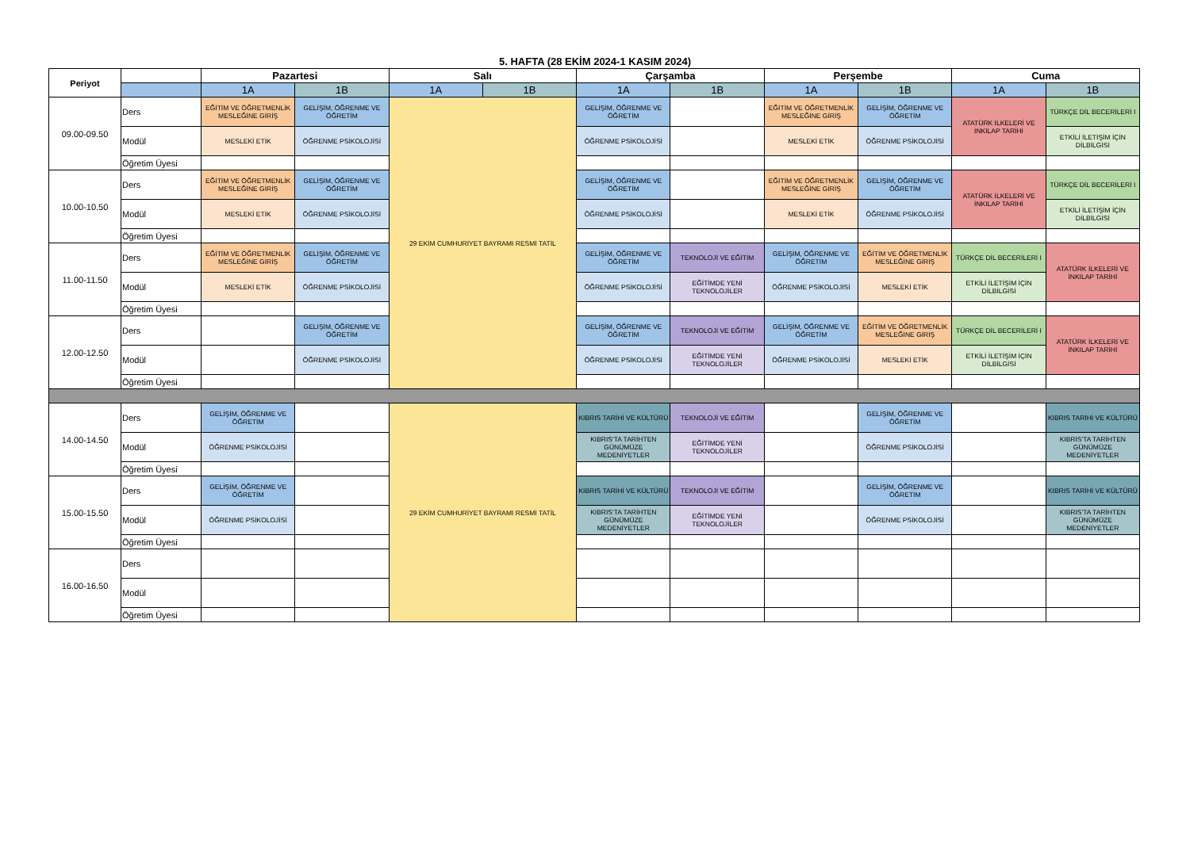5. HAFTA (28 EKİM 2024-1 KASIM 2024)
| Periyot | | Pazartesi | | Salı | | Çarşamba | | Perşembe | | Cuma | |
| --- | --- | --- | --- | --- | --- | --- | --- | --- | --- | --- | --- |
| | | 1A | 1B | 1A | 1B | 1A | 1B | 1A | 1B | 1A | 1B |
| 09.00-09.50 | Ders | EĞİTİM VE ÖĞRETMENLİK MESLEĞİNE GİRİŞ | GELİŞİM, ÖĞRENME VE ÖĞRETİM | 29 EKİM CUMHURİYET BAYRAMI RESMİ TATİL | | GELİŞİM, ÖĞRENME VE ÖĞRETİM | | EĞİTİM VE ÖĞRETMENLİK MESLEĞİNE GİRİŞ | GELİŞİM, ÖĞRENME VE ÖĞRETİM | ATATÜRK İLKELERİ VE İNKILAP TARİHİ | TÜRKÇE DİL BECERİLERİ I |
| | Modül | MESLEKİ ETİK | ÖĞRENME PSİKOLOJİSİ | | | ÖĞRENME PSİKOLOJİSİ | | MESLEKİ ETİK | ÖĞRENME PSİKOLOJİSİ | | ETKİLİ İLETİŞİM İÇİN DİLBİLGİSİ |
| | Öğretim Üyesi | | | | | | | | | | |
| 10.00-10.50 | Ders | EĞİTİM VE ÖĞRETMENLİK MESLEĞİNE GİRİŞ | GELİŞİM, ÖĞRENME VE ÖĞRETİM | | | GELİŞİM, ÖĞRENME VE ÖĞRETİM | | EĞİTİM VE ÖĞRETMENLİK MESLEĞİNE GİRİŞ | GELİŞİM, ÖĞRENME VE ÖĞRETİM | ATATÜRK İLKELERİ VE İNKILAP TARİHİ | TÜRKÇE DİL BECERİLERİ I |
| | Modül | MESLEKİ ETİK | ÖĞRENME PSİKOLOJİSİ | | | ÖĞRENME PSİKOLOJİSİ | | MESLEKİ ETİK | ÖĞRENME PSİKOLOJİSİ | | ETKİLİ İLETİŞİM İÇİN DİLBİLGİSİ |
| | Öğretim Üyesi | | | | | | | | | | |
| 11.00-11.50 | Ders | EĞİTİM VE ÖĞRETMENLİK MESLEĞİNE GİRİŞ | GELİŞİM, ÖĞRENME VE ÖĞRETİM | | | GELİŞİM, ÖĞRENME VE ÖĞRETİM | TEKNOLOJİ VE EĞİTİM | GELİŞİM, ÖĞRENME VE ÖĞRETİM | EĞİTİM VE ÖĞRETMENLİK MESLEĞİNE GİRİŞ | TÜRKÇE DİL BECERİLERİ I | ATATÜRK İLKELERİ VE İNKILAP TARİHİ |
| | Modül | MESLEKİ ETİK | ÖĞRENME PSİKOLOJİSİ | | | ÖĞRENME PSİKOLOJİSİ | EĞİTİMDE YENİ TEKNOLOJİLER | ÖĞRENME PSİKOLOJİSİ | MESLEKİ ETİK | ETKİLİ İLETİŞİM İÇİN DİLBİLGİSİ | |
| | Öğretim Üyesi | | | | | | | | | | |
| 12.00-12.50 | Ders | | GELİŞİM, ÖĞRENME VE ÖĞRETİM | | | GELİŞİM, ÖĞRENME VE ÖĞRETİM | TEKNOLOJİ VE EĞİTİM | GELİŞİM, ÖĞRENME VE ÖĞRETİM | EĞİTİM VE ÖĞRETMENLİK MESLEĞİNE GİRİŞ | TÜRKÇE DİL BECERİLERİ I | ATATÜRK İLKELERİ VE İNKILAP TARİHİ |
| | Modül | | ÖĞRENME PSİKOLOJİSİ | | | ÖĞRENME PSİKOLOJİSİ | EĞİTİMDE YENİ TEKNOLOJİLER | ÖĞRENME PSİKOLOJİSİ | MESLEKİ ETİK | ETKİLİ İLETİŞİM İÇİN DİLBİLGİSİ | |
| | Öğretim Üyesi | | | | | | | | | | |
| 14.00-14.50 | Ders | GELİŞİM, ÖĞRENME VE ÖĞRETİM | | 29 EKİM CUMHURİYET BAYRAMI RESMİ TATİL | | KIBRIS TARİHİ VE KÜLTÜRÜ | TEKNOLOJİ VE EĞİTİM | | GELİŞİM, ÖĞRENME VE ÖĞRETİM | | KIBRIS TARİHİ VE KÜLTÜRÜ |
| | Modül | ÖĞRENME PSİKOLOJİSİ | | | | KIBRIS'TA TARİHTEN GÜNÜMÜZE MEDENİYETLER | EĞİTİMDE YENİ TEKNOLOJİLER | | ÖĞRENME PSİKOLOJİSİ | | KIBRIS'TA TARİHTEN GÜNÜMÜZE MEDENİYETLER |
| | Öğretim Üyesi | | | | | | | | | | |
| 15.00-15.50 | Ders | GELİŞİM, ÖĞRENME VE ÖĞRETİM | | | | KIBRIS TARİHİ VE KÜLTÜRÜ | TEKNOLOJİ VE EĞİTİM | | GELİŞİM, ÖĞRENME VE ÖĞRETİM | | KIBRIS TARİHİ VE KÜLTÜRÜ |
| | Modül | ÖĞRENME PSİKOLOJİSİ | | | | KIBRIS'TA TARİHTEN GÜNÜMÜZE MEDENİYETLER | EĞİTİMDE YENİ TEKNOLOJİLER | | ÖĞRENME PSİKOLOJİSİ | | KIBRIS'TA TARİHTEN GÜNÜMÜZE MEDENİYETLER |
| | Öğretim Üyesi | | | | | | | | | | |
| 16.00-16.50 | Ders | | | | | | | | | | |
| | Modül | | | | | | | | | | |
| | Öğretim Üyesi | | | | | | | | | | |